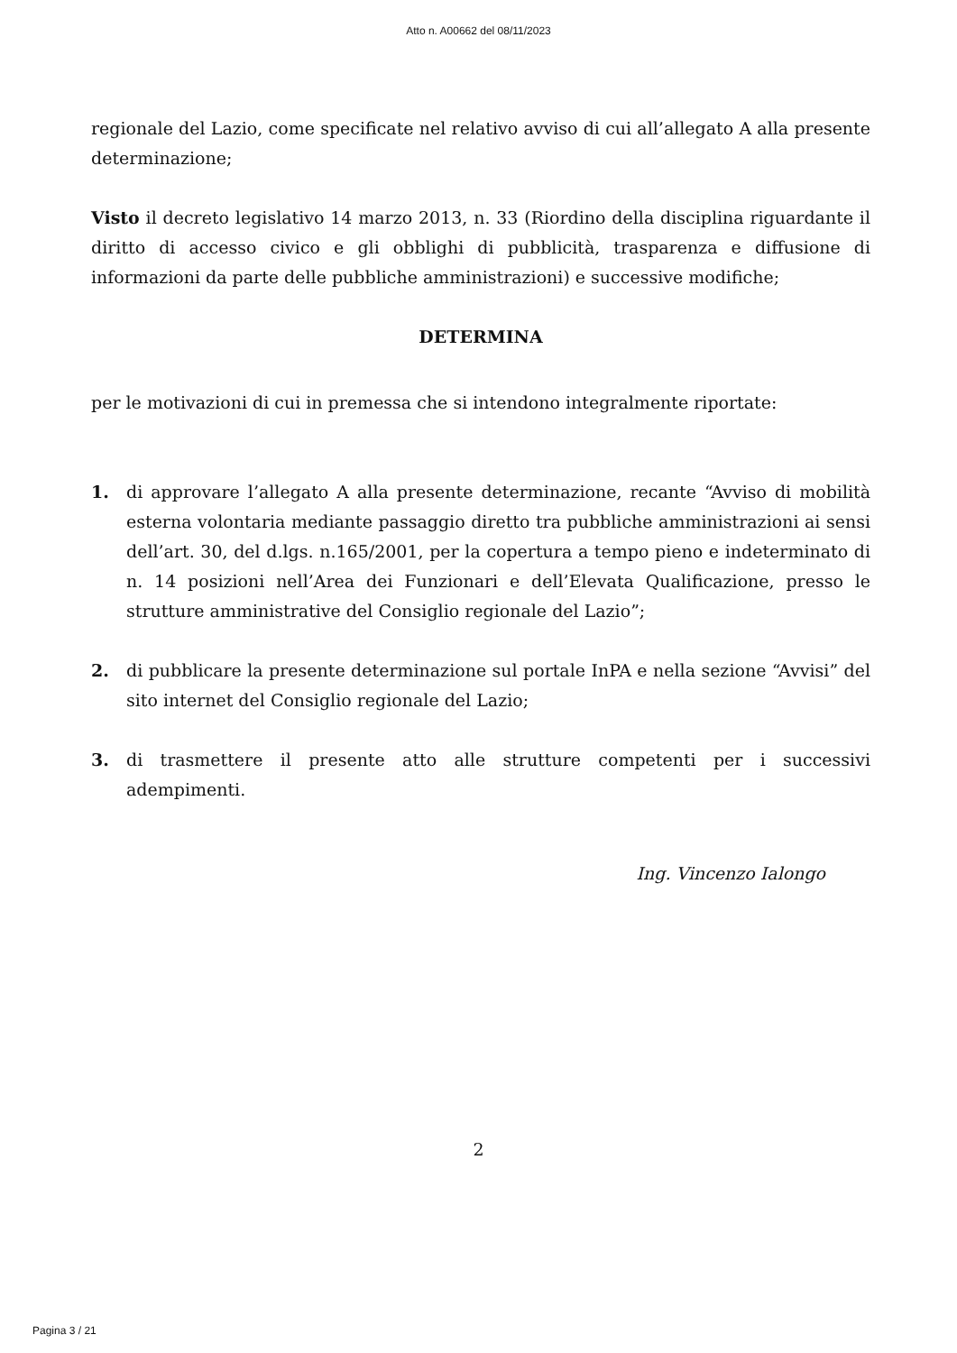Atto n. A00662 del 08/11/2023
regionale del Lazio, come specificate nel relativo avviso di cui all’allegato A alla presente determinazione;
Visto il decreto legislativo 14 marzo 2013, n. 33 (Riordino della disciplina riguardante il diritto di accesso civico e gli obblighi di pubblicità, trasparenza e diffusione di informazioni da parte delle pubbliche amministrazioni) e successive modifiche;
DETERMINA
per le motivazioni di cui in premessa che si intendono integralmente riportate:
1. di approvare l’allegato A alla presente determinazione, recante “Avviso di mobilità esterna volontaria mediante passaggio diretto tra pubbliche amministrazioni ai sensi dell’art. 30, del d.lgs. n.165/2001, per la copertura a tempo pieno e indeterminato di n. 14 posizioni nell’Area dei Funzionari e dell’Elevata Qualificazione, presso le strutture amministrative del Consiglio regionale del Lazio”;
2. di pubblicare la presente determinazione sul portale InPA e nella sezione “Avvisi” del sito internet del Consiglio regionale del Lazio;
3. di trasmettere il presente atto alle strutture competenti per i successivi adempimenti.
Ing. Vincenzo Ialongo
2
Pagina 3 / 21